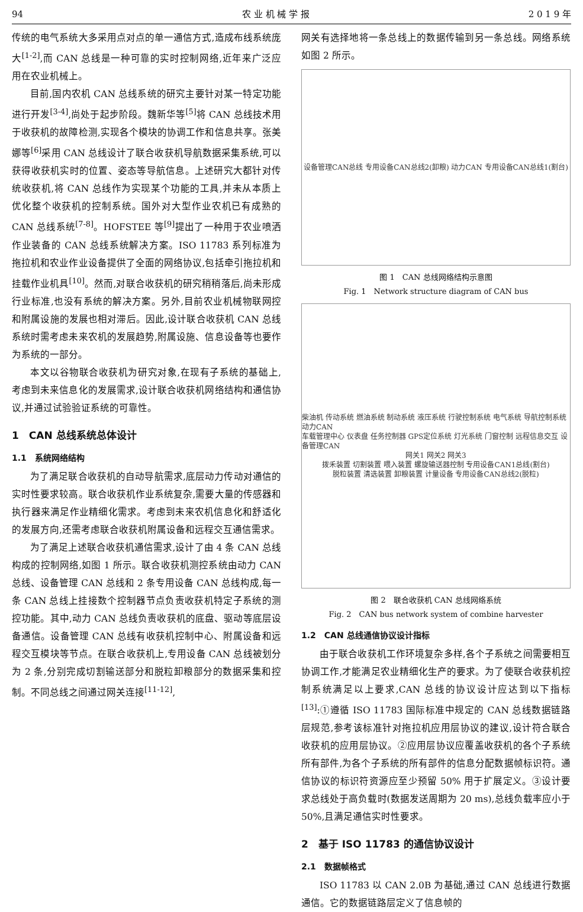94 农 业 机 械 学 报 2 0 1 9 年
传统的电气系统大多采用点对点的单一通信方式,造成布线系统庞大<sup>[1-2]</sup>,而 CAN 总线是一种可靠的实时控制网络,近年来广泛应用在农业机械上。
目前,国内农机 CAN 总线系统的研究主要针对某一特定功能进行开发<sup>[3-4]</sup>,尚处于起步阶段。魏新华等<sup>[5]</sup>将 CAN 总线技术用于收获机的故障检测,实现各个模块的协调工作和信息共享。张美娜等<sup>[6]</sup>采用 CAN 总线设计了联合收获机导航数据采集系统,可以获得收获机实时的位置、姿态等导航信息。上述研究大都针对传统收获机,将 CAN 总线作为实现某个功能的工具,并未从本质上优化整个收获机的控制系统。国外对大型作业农机已有成熟的 CAN 总线系统<sup>[7-8]</sup>。HOFSTEE 等<sup>[9]</sup>提出了一种用于农业喷洒作业装备的 CAN 总线系统解决方案。ISO 11783 系列标准为拖拉机和农业作业设备提供了全面的网络协议,包括牵引拖拉机和挂载作业机具<sup>[10]</sup>。然而,对联合收获机的研究稍稍落后,尚未形成行业标准,也没有系统的解决方案。另外,目前农业机械物联网控和附属设施的发展也相对滞后。因此,设计联合收获机 CAN 总线系统时需考虑未来农机的发展趋势,附属设施、信息设备等也要作为系统的一部分。
本文以谷物联合收获机为研究对象,在现有子系统的基础上,考虑到未来信息化的发展需求,设计联合收获机网络结构和通信协议,并通过试验验证系统的可靠性。
1　CAN 总线系统总体设计
1.1　系统网络结构
为了满足联合收获机的自动导航需求,底层动力传动对通信的实时性要求较高。联合收获机作业系统复杂,需要大量的传感器和执行器来满足作业精细化需求。考虑到未来农机信息化和舒适化的发展方向,还需考虑联合收获机附属设备和远程交互通信需求。
为了满足上述联合收获机通信需求,设计了由 4 条 CAN 总线构成的控制网络,如图 1 所示。联合收获机测控系统由动力 CAN 总线、设备管理 CAN 总线和 2 条专用设备 CAN 总线构成,每一条 CAN 总线上挂接数个控制器节点负责收获机特定子系统的测控功能。其中,动力 CAN 总线负责收获机的底盘、驱动等底层设备通信。设备管理 CAN 总线有收获机控制中心、附属设备和远程交互模块等节点。在联合收获机上,专用设备 CAN 总线被划分为 2 条,分别完成切割输送部分和脱粒卸粮部分的数据采集和控制。不同总线之间通过网关连接<sup>[11-12]</sup>,
网关有选择地将一条总线上的数据传输到另一条总线。网络系统如图 2 所示。
设备管理CAN总线 专用设备CAN总线2(卸粮) 动力CAN 专用设备CAN总线1(割台)
图 1　CAN 总线网络结构示意图
Fig. 1　Network structure diagram of CAN bus
柴油机 传动系统 燃油系统 制动系统 液压系统 行驶控制系统 电气系统 导航控制系统 动力CAN
车载管理中心 仪表盘 任务控制器 GPS定位系统 灯光系统 门窗控制 远程信息交互 设备管理CAN
网关1 网关2 网关3
拨禾装置 切割装置 喂入装置 螺旋输送器控制 专用设备CAN1总线(割台)
脱粒装置 清选装置 卸粮装置 计量设备 专用设备CAN总线2(脱粒)
图 2　联合收获机 CAN 总线网络系统
Fig. 2　CAN bus network system of combine harvester
1.2　CAN 总线通信协议设计指标
由于联合收获机工作环境复杂多样,各个子系统之间需要相互协调工作,才能满足农业精细化生产的要求。为了使联合收获机控制系统满足以上要求,CAN 总线的协议设计应达到以下指标<sup>[13]</sup>:①遵循 ISO 11783 国际标准中规定的 CAN 总线数据链路层规范,参考该标准针对拖拉机应用层协议的建议,设计符合联合收获机的应用层协议。②应用层协议应覆盖收获机的各个子系统所有部件,为各个子系统的所有部件的信息分配数据帧标识符。通信协议的标识符资源应至少预留 50% 用于扩展定义。③设计要求总线处于高负载时(数据发送周期为 20 ms),总线负载率应小于 50%,且满足通信实时性要求。
2　基于 ISO 11783 的通信协议设计
2.1　数据帧格式
ISO 11783 以 CAN 2.0B 为基础,通过 CAN 总线进行数据通信。它的数据链路层定义了信息帧的